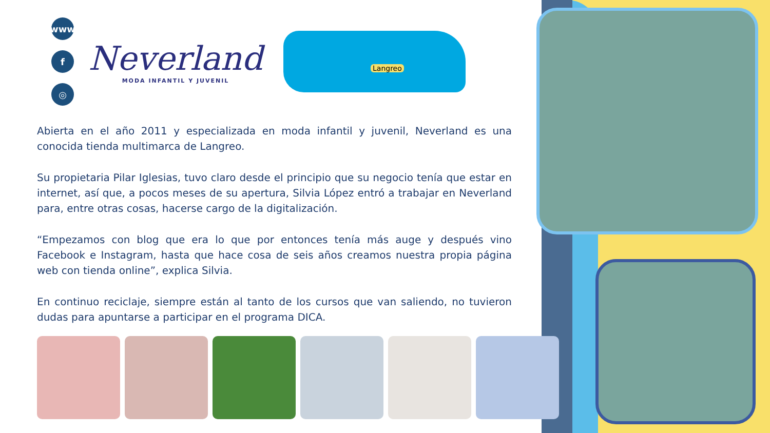www
f
◎
Neverland
MODA INFANTIL Y JUVENIL
Langreo
Abierta en el año 2011 y especializada en moda infantil y juvenil, Neverland es una conocida tienda multimarca de Langreo.
Su propietaria Pilar Iglesias, tuvo claro desde el principio que su negocio tenía que estar en internet, así que, a pocos meses de su apertura, Silvia López entró a trabajar en Neverland para, entre otras cosas, hacerse cargo de la digitalización.
“Empezamos con blog que era lo que por entonces tenía más auge y después vino Facebook e Instagram, hasta que hace cosa de seis años creamos nuestra propia página web con tienda online”, explica Silvia.
En continuo reciclaje, siempre están al tanto de los cursos que van saliendo, no tuvieron dudas para apuntarse a participar en el programa DICA.